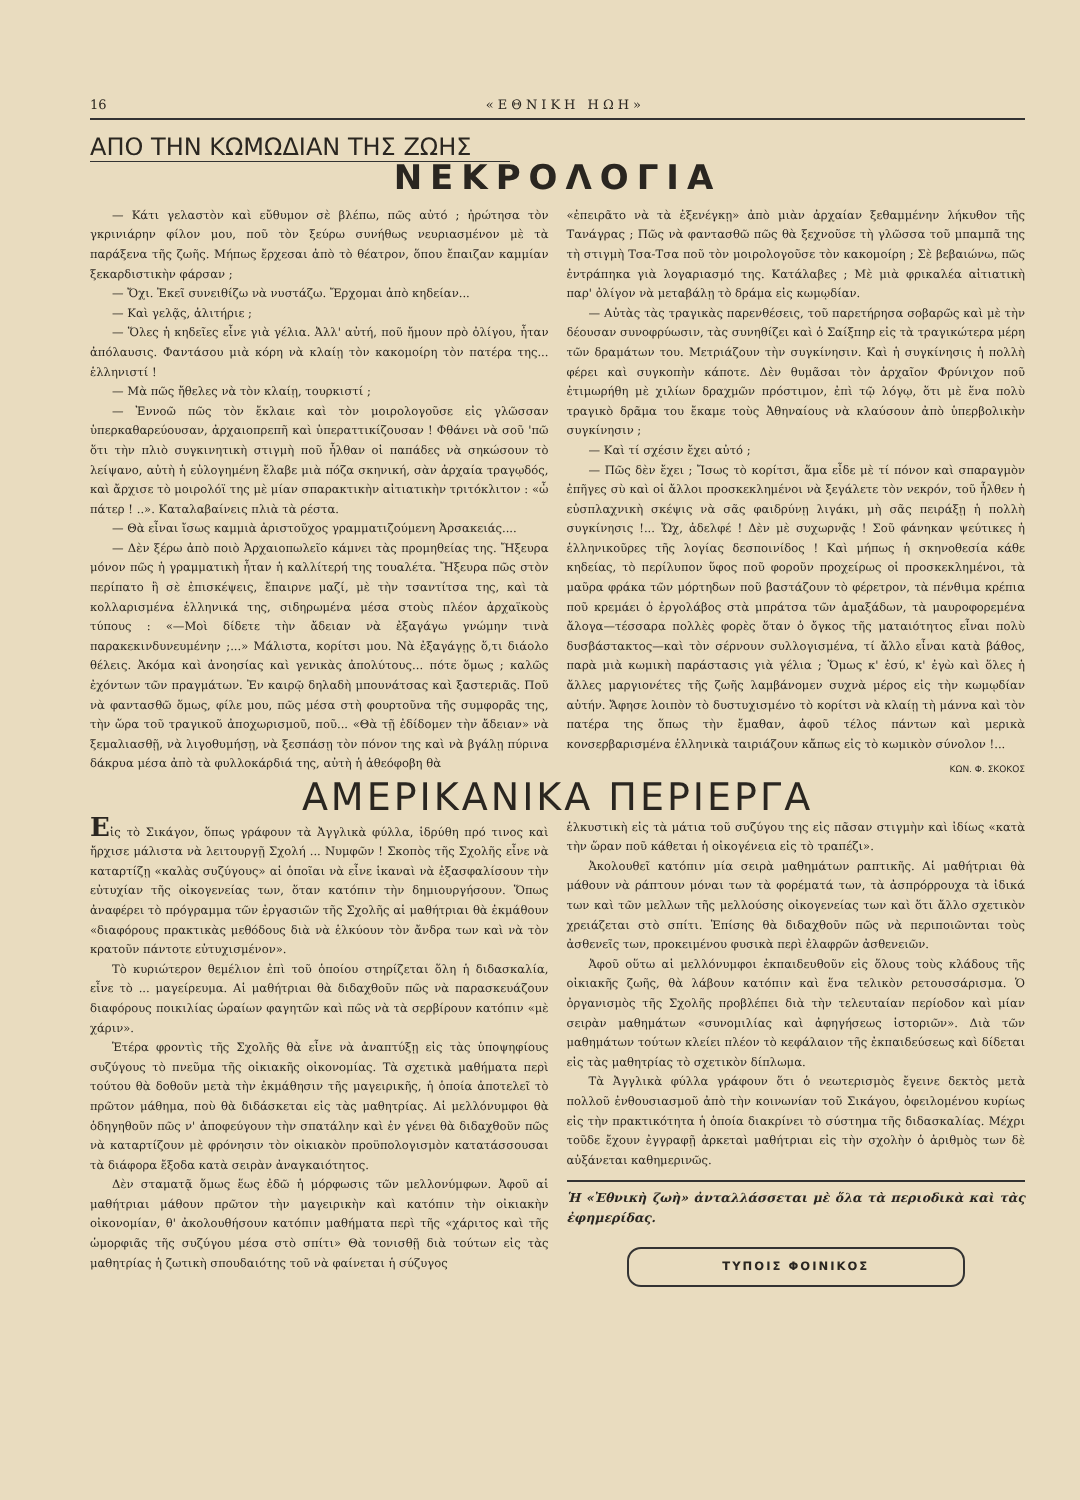16 «ΕΘΝΙΚΗ ΗΩΗ»
ΑΠΟ ΤΗΝ ΚΩΜΩΔΙΑΝ ΤΗΣ ΖΩΗΣ
ΝΕΚΡΟΛΟΓΙΑ
— Κάτι γελαστὸν καὶ εὔθυμον σὲ βλέπω, πῶς αὐτό ; ἠρώτησα τὸν γκρινιάρην φίλον μου, ποῦ τὸν ξεύρω συνήθως νευριασμένον μὲ τὰ παράξενα τῆς ζωῆς. Μήπως ἔρχεσαι ἀπὸ τὸ θέατρον, ὅπου ἔπαιζαν καμμίαν ξεκαρδιστικὴν φάρσαν ;
— Ὄχι. Ἐκεῖ συνειθίζω νὰ νυστάζω. Ἔρχομαι ἀπὸ κηδείαν...
— Καὶ γελᾷς, ἀλιτήριε ;
— Ὅλες ἡ κηδεῖες εἶνε γιὰ γέλια. Ἀλλ' αὐτή, ποῦ ἤμουν πρὸ ὀλίγου, ἦταν ἀπόλαυσις. Φαντάσου μιὰ κόρη νὰ κλαίῃ τὸν κακομοίρη τὸν πατέρα της... ἑλληνιστί !
— Μὰ πῶς ἤθελες νὰ τὸν κλαίῃ, τουρκιστί ;
— Ἐννοῶ πῶς τὸν ἔκλαιε καὶ τὸν μοιρολογοῦσε εἰς γλῶσσαν ὑπερκαθαρεύουσαν, ἀρχαιοπρεπῆ καὶ ὑπεραττικίζουσαν ! Φθάνει νὰ σοῦ 'πῶ ὅτι τὴν πλιὸ συγκινητικὴ στιγμὴ ποῦ ἦλθαν οἱ παπάδες νὰ σηκώσουν τὸ λείψανο, αὐτὴ ἡ εὐλογημένη ἔλαβε μιὰ πόζα σκηνική, σὰν ἀρχαία τραγῳδός, καὶ ἄρχισε τὸ μοιρολόϊ της μὲ μίαν σπαρακτικὴν αἰτιατικὴν τριτόκλιτον : «ὦ πάτερ ! ..». Καταλαβαίνεις πλιὰ τὰ ρέστα.
— Θὰ εἶναι ἴσως καμμιὰ ἀριστοῦχος γραμματιζούμενη Ἀρσακειάς....
— Δὲν ξέρω ἀπὸ ποιὸ Ἀρχαιοπωλεῖο κάμνει τὰς προμηθείας της. Ἤξευρα μόνον πῶς ἡ γραμματικὴ ἦταν ἡ καλλίτερή της τουαλέτα. Ἤξευρα πῶς στὸν περίπατο ἢ σὲ ἐπισκέψεις, ἔπαιρνε μαζί, μὲ τὴν τσαντίτσα της, καὶ τὰ κολλαρισμένα ἑλληνικά της, σιδηρωμένα μέσα στοὺς πλέον ἀρχαϊκοὺς τύπους : «—Μοὶ δίδετε τὴν ἄδειαν νὰ ἐξαγάγω γνώμην τινὰ παρακεκινδυνευμένην ;...» Μάλιστα, κορίτσι μου. Νὰ ἐξαγάγῃς ὅ,τι διάολο θέλεις. Ἀκόμα καὶ ἀνοησίας καὶ γενικὰς ἀπολύτους... πότε ὅμως ; καλῶς ἐχόντων τῶν πραγμάτων. Ἐν καιρῷ δηλαδὴ μπουνάτσας καὶ ξαστεριᾶς. Ποῦ νὰ φαντασθῶ ὅμως, φίλε μου, πῶς μέσα στὴ φουρτοῦνα τῆς συμφορᾶς της, τὴν ὥρα τοῦ τραγικοῦ ἀποχωρισμοῦ, ποῦ... «Θὰ τῇ ἐδίδομεν τὴν ἄδειαν» νὰ ξεμαλιασθῇ, νὰ λιγοθυμήσῃ, νὰ ξεσπάσῃ τὸν πόνον της καὶ νὰ βγάλῃ πύρινα δάκρυα μέσα ἀπὸ τὰ φυλλοκάρδιά της, αὐτὴ ἡ ἀθεόφοβη θὰ
«ἐπειρᾶτο νὰ τὰ ἐξενέγκῃ» ἀπὸ μιὰν ἀρχαίαν ξεθαμμένην λήκυθον τῆς Τανάγρας ; Πῶς νὰ φαντασθῶ πῶς θὰ ξεχνοῦσε τὴ γλῶσσα τοῦ μπαμπᾶ της τὴ στιγμὴ Τσα-Τσα ποῦ τὸν μοιρολογοῦσε τὸν κακομοίρη ; Σὲ βεβαιώνω, πῶς ἐντράπηκα γιὰ λογαριασμό της. Κατάλαβες ; Μὲ μιὰ φρικαλέα αἰτιατικὴ παρ' ὀλίγον νὰ μεταβάλῃ τὸ δράμα εἰς κωμῳδίαν.
— Αὐτὰς τὰς τραγικὰς παρενθέσεις, τοῦ παρετήρησα σοβαρῶς καὶ μὲ τὴν δέουσαν συνοφρύωσιν, τὰς συνηθίζει καὶ ὁ Σαίξπηρ εἰς τὰ τραγικώτερα μέρη τῶν δραμάτων του. Μετριάζουν τὴν συγκίνησιν. Καὶ ἡ συγκίνησις ἡ πολλὴ φέρει καὶ συγκοπὴν κάποτε. Δὲν θυμᾶσαι τὸν ἀρχαῖον Φρύνιχον ποῦ ἐτιμωρήθη μὲ χιλίων δραχμῶν πρόστιμον, ἐπὶ τῷ λόγῳ, ὅτι μὲ ἕνα πολὺ τραγικὸ δρᾶμα του ἔκαμε τοὺς Ἀθηναίους νὰ κλαύσουν ἀπὸ ὑπερβολικὴν συγκίνησιν ;
— Καὶ τί σχέσιν ἔχει αὐτό ;
— Πῶς δὲν ἔχει ; Ἴσως τὸ κορίτσι, ἅμα εἶδε μὲ τί πόνον καὶ σπαραγμὸν ἐπῆγες σὺ καὶ οἱ ἄλλοι προσκεκλημένοι νὰ ξεγάλετε τὸν νεκρόν, τοῦ ἦλθεν ἡ εὐσπλαχνικὴ σκέψις νὰ σᾶς φαιδρύνῃ λιγάκι, μὴ σᾶς πειράξῃ ἡ πολλὴ συγκίνησις !... Ὤχ, ἀδελφέ ! Δὲν μὲ συχωρνᾷς ! Σοῦ φάνηκαν ψεύτικες ἡ ἑλληνικοῦρες τῆς λογίας δεσποινίδος ! Καὶ μήπως ἡ σκηνοθεσία κάθε κηδείας, τὸ περίλυπον ὕφος ποῦ φοροῦν προχείρως οἱ προσκεκλημένοι, τὰ μαῦρα φράκα τῶν μόρτηδων ποῦ βαστάζουν τὸ φέρετρον, τὰ πένθιμα κρέπια ποῦ κρεμάει ὁ ἐργολάβος στὰ μπράτσα τῶν ἁμαξάδων, τὰ μαυροφορεμένα ἄλογα—τέσσαρα πολλὲς φορὲς ὅταν ὁ ὄγκος τῆς ματαιότητος εἶναι πολὺ δυσβάστακτος—καὶ τὸν σέρνουν συλλογισμένα, τί ἄλλο εἶναι κατὰ βάθος, παρὰ μιὰ κωμικὴ παράστασις γιὰ γέλια ; Ὅμως κ' ἐσύ, κ' ἐγὼ καὶ ὅλες ἡ ἄλλες μαργιονέτες τῆς ζωῆς λαμβάνομεν συχνὰ μέρος εἰς τὴν κωμῳδίαν αὐτήν. Ἄφησε λοιπὸν τὸ δυστυχισμένο τὸ κορίτσι νὰ κλαίῃ τὴ μάννα καὶ τὸν πατέρα της ὅπως τὴν ἔμαθαν, ἀφοῦ τέλος πάντων καὶ μερικὰ κονσερβαρισμένα ἑλληνικὰ ταιριάζουν κἄπως εἰς τὸ κωμικὸν σύνολον !...
ΚΩΝ. Φ. ΣΚΟΚΟΣ
ΑΜΕΡΙΚΑΝΙΚΑ ΠΕΡΙΕΡΓΑ
Εἰς τὸ Σικάγον, ὅπως γράφουν τὰ Ἀγγλικὰ φύλλα, ἱδρύθη πρό τινος καὶ ἤρχισε μάλιστα νὰ λειτουργῇ Σχολή ... Νυμφῶν ! Σκοπὸς τῆς Σχολῆς εἶνε νὰ καταρτίζῃ «καλὰς συζύγους» αἱ ὁποῖαι νὰ εἶνε ἱκαναὶ νὰ ἐξασφαλίσουν τὴν εὐτυχίαν τῆς οἰκογενείας των, ὅταν κατόπιν τὴν δημιουργήσουν. Ὅπως ἀναφέρει τὸ πρόγραμμα τῶν ἐργασιῶν τῆς Σχολῆς αἱ μαθήτριαι θὰ ἐκμάθουν «διαφόρους πρακτικὰς μεθόδους διὰ νὰ ἑλκύουν τὸν ἄνδρα των καὶ νὰ τὸν κρατοῦν πάντοτε εὐτυχισμένον».
Τὸ κυριώτερον θεμέλιον ἐπὶ τοῦ ὁποίου στηρίζεται ὅλη ἡ διδασκαλία, εἶνε τὸ ... μαγείρευμα. Αἱ μαθήτριαι θὰ διδαχθοῦν πῶς νὰ παρασκευάζουν διαφόρους ποικιλίας ὡραίων φαγητῶν καὶ πῶς νὰ τὰ σερβίρουν κατόπιν «μὲ χάριν».
Ἑτέρα φροντὶς τῆς Σχολῆς θὰ εἶνε νὰ ἀναπτύξῃ εἰς τὰς ὑποψηφίους συζύγους τὸ πνεῦμα τῆς οἰκιακῆς οἰκονομίας. Τὰ σχετικὰ μαθήματα περὶ τούτου θὰ δοθοῦν μετὰ τὴν ἐκμάθησιν τῆς μαγειρικῆς, ἡ ὁποία ἀποτελεῖ τὸ πρῶτον μάθημα, ποὺ θὰ διδάσκεται εἰς τὰς μαθητρίας. Αἱ μελλόνυμφοι θὰ ὁδηγηθοῦν πῶς ν' ἀποφεύγουν τὴν σπατάλην καὶ ἐν γένει θὰ διδαχθοῦν πῶς νὰ καταρτίζουν μὲ φρόνησιν τὸν οἰκιακὸν προϋπολογισμὸν κατατάσσουσαι τὰ διάφορα ἔξοδα κατὰ σειρὰν ἀναγκαιότητος.
Δὲν σταματᾷ ὅμως ἕως ἐδῶ ἡ μόρφωσις τῶν μελλονύμφων. Ἀφοῦ αἱ μαθήτριαι μάθουν πρῶτον τὴν μαγειρικὴν καὶ κατόπιν τὴν οἰκιακὴν οἰκονομίαν, θ' ἀκολουθήσουν κατόπιν μαθήματα περὶ τῆς «χάριτος καὶ τῆς ὡμορφιᾶς τῆς συζύγου μέσα στὸ σπίτι» Θὰ τονισθῇ διὰ τούτων εἰς τὰς μαθητρίας ἡ ζωτικὴ σπουδαιότης τοῦ νὰ φαίνεται ἡ σύζυγος
ἑλκυστικὴ εἰς τὰ μάτια τοῦ συζύγου της εἰς πᾶσαν στιγμὴν καὶ ἰδίως «κατὰ τὴν ὥραν ποῦ κάθεται ἡ οἰκογένεια εἰς τὸ τραπέζι».
Ἀκολουθεῖ κατόπιν μία σειρὰ μαθημάτων ραπτικῆς. Αἱ μαθήτριαι θὰ μάθουν νὰ ράπτουν μόναι των τὰ φορέματά των, τὰ ἀσπρόρρουχα τὰ ἰδικά των καὶ τῶν μελλων τῆς μελλούσης οἰκογενείας των καὶ ὅτι ἄλλο σχετικὸν χρειάζεται στὸ σπίτι. Ἐπίσης θὰ διδαχθοῦν πῶς νὰ περιποιῶνται τοὺς ἀσθενεῖς των, προκειμένου φυσικὰ περὶ ἐλαφρῶν ἀσθενειῶν.
Ἀφοῦ οὕτω αἱ μελλόνυμφοι ἐκπαιδευθοῦν εἰς ὅλους τοὺς κλάδους τῆς οἰκιακῆς ζωῆς, θὰ λάβουν κατόπιν καὶ ἕνα τελικὸν ρετουσσάρισμα. Ὁ ὀργανισμὸς τῆς Σχολῆς προβλέπει διὰ τὴν τελευταίαν περίοδον καὶ μίαν σειρὰν μαθημάτων «συνομιλίας καὶ ἀφηγήσεως ἱστοριῶν». Διὰ τῶν μαθημάτων τούτων κλείει πλέον τὸ κεφάλαιον τῆς ἐκπαιδεύσεως καὶ δίδεται εἰς τὰς μαθητρίας τὸ σχετικὸν δίπλωμα.
Τὰ Ἀγγλικὰ φύλλα γράφουν ὅτι ὁ νεωτερισμὸς ἔγεινε δεκτὸς μετὰ πολλοῦ ἐνθουσιασμοῦ ἀπὸ τὴν κοινωνίαν τοῦ Σικάγου, ὀφειλομένου κυρίως εἰς τὴν πρακτικότητα ἡ ὁποία διακρίνει τὸ σύστημα τῆς διδασκαλίας. Μέχρι τοῦδε ἔχουν ἐγγραφῇ ἀρκεταὶ μαθήτριαι εἰς τὴν σχολὴν ὁ ἀριθμὸς των δὲ αὐξάνεται καθημερινῶς.
Ἡ «Ἐθνικὴ ζωὴ» ἀνταλλάσσεται μὲ ὅλα τὰ περιοδικὰ καὶ τὰς ἐφημερίδας.
ΤΥΠΟΙΣ ΦΟΙΝΙΚΟΣ